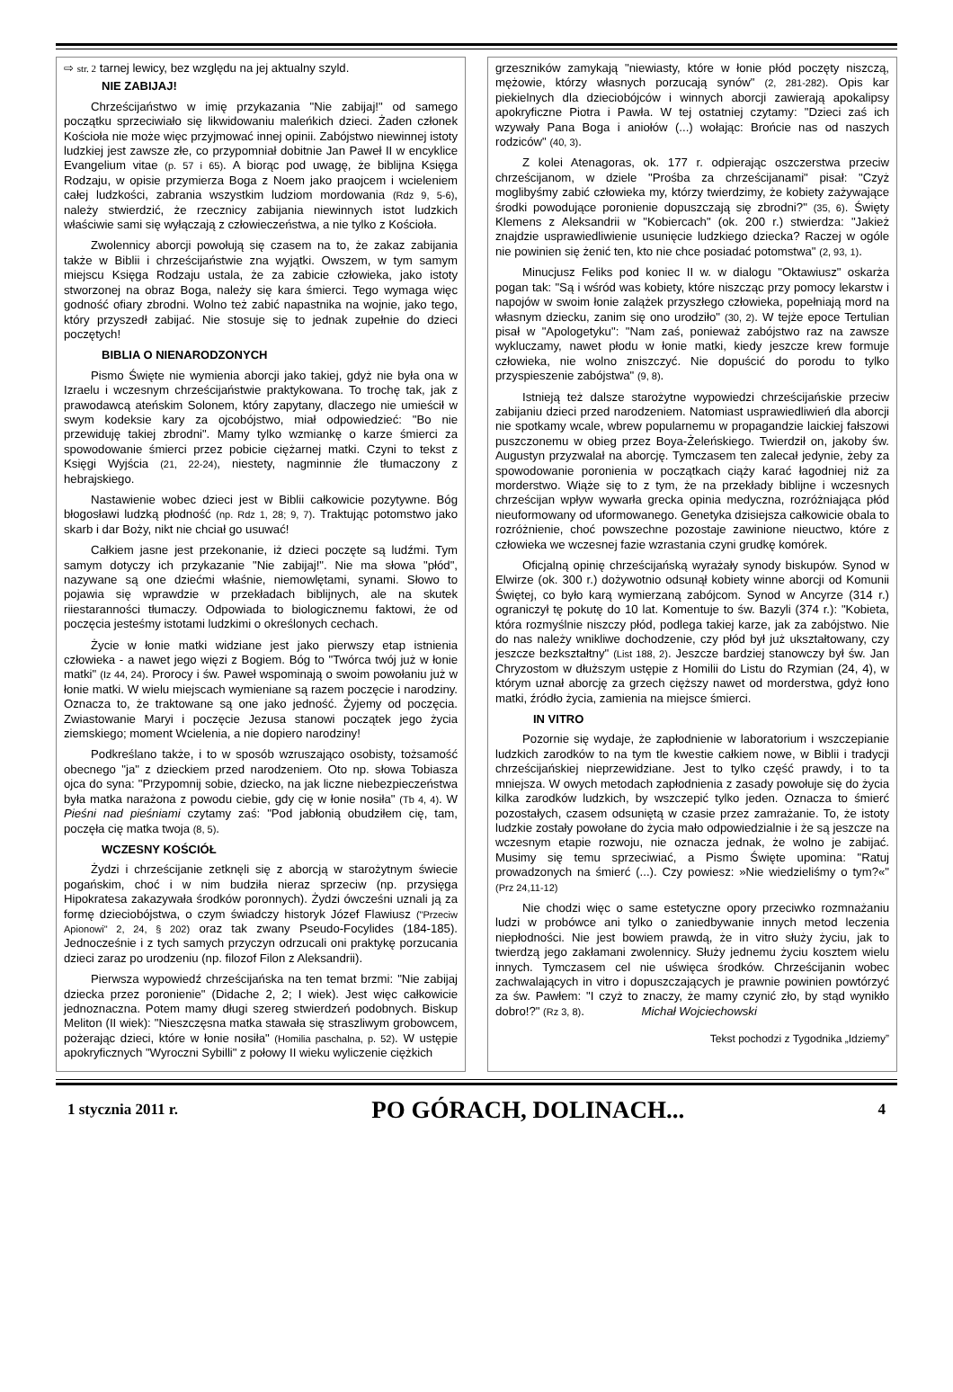⇨ str. 2 tarnej lewicy, bez względu na jej aktualny szyld.
NIE ZABIJAJ!
Chrześcijaństwo w imię przykazania "Nie zabijaj!" od samego początku sprzeciwiało się likwidowaniu maleńkich dzieci. Żaden członek Kościoła nie może więc przyjmować innej opinii. Zabójstwo niewinnej istoty ludzkiej jest zawsze złe, co przypomniał dobitnie Jan Paweł II w encyklice Evangelium vitae (p. 57 i 65). A biorąc pod uwagę, że biblijna Księga Rodzaju, w opisie przymierza Boga z Noem jako praojcem i wcieleniem całej ludzkości, zabrania wszystkim ludziom mordowania (Rdz 9, 5-6), należy stwierdzić, że rzecznicy zabijania niewinnych istot ludzkich właściwie sami się wyłączają z człowieczeństwa, a nie tylko z Kościoła.
Zwolennicy aborcji powołują się czasem na to, że zakaz zabijania także w Biblii i chrześcijaństwie zna wyjątki. Owszem, w tym samym miejscu Księga Rodzaju ustala, że za zabicie człowieka, jako istoty stworzonej na obraz Boga, należy się kara śmierci. Tego wymaga więc godność ofiary zbrodni. Wolno też zabić napastnika na wojnie, jako tego, który przyszedł zabijać. Nie stosuje się to jednak zupełnie do dzieci poczętych!
BIBLIA O NIENARODZONYCH
Pismo Święte nie wymienia aborcji jako takiej, gdyż nie była ona w Izraelu i wczesnym chrześcijaństwie praktykowana. To trochę tak, jak z prawodawcą ateńskim Solonem, który zapytany, dlaczego nie umieścił w swym kodeksie kary za ojcobójstwo, miał odpowiedzieć: "Bo nie przewiduję takiej zbrodni". Mamy tylko wzmiankę o karze śmierci za spowodowanie śmierci przez pobicie ciężarnej matki. Czyni to tekst z Księgi Wyjścia (21, 22-24), niestety, nagminnie źle tłumaczony z hebrajskiego.
Nastawienie wobec dzieci jest w Biblii całkowicie pozytywne. Bóg błogosławi ludzką płodność (np. Rdz 1, 28; 9, 7). Traktując potomstwo jako skarb i dar Boży, nikt nie chciał go usuwać!
Całkiem jasne jest przekonanie, iż dzieci poczęte są ludźmi. Tym samym dotyczy ich przykazanie "Nie zabijaj!". Nie ma słowa "płód", nazywane są one dziećmi właśnie, niemowlętami, synami. Słowo to pojawia się wprawdzie w przekładach biblijnych, ale na skutek riiestaranności tłumaczy. Odpowiada to biologicznemu faktowi, że od poczęcia jesteśmy istotami ludzkimi o określonych cechach.
Życie w łonie matki widziane jest jako pierwszy etap istnienia człowieka - a nawet jego więzi z Bogiem. Bóg to "Twórca twój już w łonie matki" (Iz 44, 24). Prorocy i św. Paweł wspominają o swoim powołaniu już w łonie matki. W wielu miejscach wymieniane są razem poczęcie i narodziny. Oznacza to, że traktowane są one jako jedność. Żyjemy od poczęcia. Zwiastowanie Maryi i poczęcie Jezusa stanowi początek jego życia ziemskiego; moment Wcielenia, a nie dopiero narodziny!
Podkreślano także, i to w sposób wzruszająco osobisty, tożsamość obecnego "ja" z dzieckiem przed narodzeniem. Oto np. słowa Tobiasza ojca do syna: "Przypomnij sobie, dziecko, na jak liczne niebezpieczeństwa była matka narażona z powodu ciebie, gdy cię w łonie nosiła" (Tb 4, 4). W Pieśni nad pieśniami czytamy zaś: "Pod jabłonią obudziłem cię, tam, poczęła cię matka twoja (8, 5).
WCZESNY KOŚCIÓŁ
Żydzi i chrześcijanie zetknęli się z aborcją w starożytnym świecie pogańskim, choć i w nim budziła nieraz sprzeciw (np. przysięga Hipokratesa zakazywała środków poronnych). Żydzi ówcześni uznali ją za formę dzieciobójstwa, o czym świadczy historyk Józef Flawiusz ("Przeciw Apionowi" 2, 24, § 202) oraz tak zwany Pseudo-Focylides (184-185). Jednocześnie i z tych samych przyczyn odrzucali oni praktykę porzucania dzieci zaraz po urodzeniu (np. filozof Filon z Aleksandrii).
Pierwsza wypowiedź chrześcijańska na ten temat brzmi: "Nie zabijaj dziecka przez poronienie" (Didache 2, 2; I wiek). Jest więc całkowicie jednoznaczna. Potem mamy długi szereg stwierdzeń podobnych. Biskup Meliton (II wiek): "Nieszczęsna matka stawała się straszliwym grobowcem, pożerając dzieci, które w łonie nosiła" (Homilia paschalna, p. 52). W ustępie apokryficznych "Wyroczni Sybilli" z połowy II wieku wyliczenie ciężkich
grzeszników zamykają "niewiasty, które w łonie płód poczęty niszczą, mężowie, którzy własnych porzucają synów" (2, 281-282). Opis kar piekielnych dla dzieciobójców i winnych aborcji zawierają apokalipsy apokryficzne Piotra i Pawła. W tej ostatniej czytamy: "Dzieci zaś ich wzywały Pana Boga i aniołów (...) wołając: Brońcie nas od naszych rodziców" (40, 3).
Z kolei Atenagoras, ok. 177 r. odpierając oszczerstwa przeciw chrześcijanom, w dziele "Prośba za chrześcijanami" pisał: "Czyż moglibyśmy zabić człowieka my, którzy twierdzimy, że kobiety zażywające środki powodujące poronienie dopuszczają się zbrodni?" (35, 6). Święty Klemens z Aleksandrii w "Kobiercach" (ok. 200 r.) stwierdza: "Jakież znajdzie usprawiedliwienie usunięcie ludzkiego dziecka? Raczej w ogóle nie powinien się żenić ten, kto nie chce posiadać potomstwa" (2, 93, 1).
Minucjusz Feliks pod koniec II w. w dialogu "Oktawiusz" oskarża pogan tak: "Są i wśród was kobiety, które niszcząc przy pomocy lekarstw i napojów w swoim łonie zalążek przyszłego człowieka, popełniają mord na własnym dziecku, zanim się ono urodziło" (30, 2). W tejże epoce Tertulian pisał w "Apologetyku": "Nam zaś, ponieważ zabójstwo raz na zawsze wykluczamy, nawet płodu w łonie matki, kiedy jeszcze krew formuje człowieka, nie wolno zniszczyć. Nie dopuścić do porodu to tylko przyspieszenie zabójstwa" (9, 8).
Istnieją też dalsze starożytne wypowiedzi chrześcijańskie przeciw zabijaniu dzieci przed narodzeniem. Natomiast usprawiedliwień dla aborcji nie spotkamy wcale, wbrew popularnemu w propagandzie laickiej fałszowi puszczonemu w obieg przez Boya-Żeleńskiego. Twierdził on, jakoby św. Augustyn przyzwalał na aborcję. Tymczasem ten zalecał jedynie, żeby za spowodowanie poronienia w początkach ciąży karać łagodniej niż za morderstwo. Wiąże się to z tym, że na przekłady biblijne i wczesnych chrześcijan wpływ wywarła grecka opinia medyczna, rozróżniająca płód nieuformowany od uformowanego. Genetyka dzisiejsza całkowicie obala to rozróżnienie, choć powszechne pozostaje zawinione nieuctwo, które z człowieka we wczesnej fazie wzrastania czyni grudkę komórek.
Oficjalną opinię chrześcijańską wyrażały synody biskupów. Synod w Elwirze (ok. 300 r.) dożywotnio odsunął kobiety winne aborcji od Komunii Świętej, co było karą wymierzaną zabójcom. Synod w Ancyrze (314 r.) ograniczył tę pokutę do 10 lat. Komentuje to św. Bazyli (374 r.): "Kobieta, która rozmyślnie niszczy płód, podlega takiej karze, jak za zabójstwo. Nie do nas należy wnikliwe dochodzenie, czy płód był już ukształtowany, czy jeszcze bezkształtny" (List 188, 2). Jeszcze bardziej stanowczy był św. Jan Chryzostom w dłuższym ustępie z Homilii do Listu do Rzymian (24, 4), w którym uznał aborcję za grzech cięższy nawet od morderstwa, gdyż łono matki, źródło życia, zamienia na miejsce śmierci.
IN VITRO
Pozornie się wydaje, że zapłodnienie w laboratorium i wszczepianie ludzkich zarodków to na tym tle kwestie całkiem nowe, w Biblii i tradycji chrześcijańskiej nieprzewidziane. Jest to tylko część prawdy, i to ta mniejsza. W owych metodach zapłodnienia z zasady powołuje się do życia kilka zarodków ludzkich, by wszczepić tylko jeden. Oznacza to śmierć pozostałych, czasem odsuniętą w czasie przez zamrażanie. To, że istoty ludzkie zostały powołane do życia mało odpowiedzialnie i że są jeszcze na wczesnym etapie rozwoju, nie oznacza jednak, że wolno je zabijać. Musimy się temu sprzeciwiać, a Pismo Święte upomina: "Ratuj prowadzonych na śmierć (...). Czy powiesz: »Nie wiedzieliśmy o tym?«" (Prz 24,11-12)
Nie chodzi więc o same estetyczne opory przeciwko rozmnażaniu ludzi w probówce ani tylko o zaniedbywanie innych metod leczenia niepłodności. Nie jest bowiem prawdą, że in vitro służy życiu, jak to twierdzą jego zakłamani zwolennicy. Służy jednemu życiu kosztem wielu innych. Tymczasem cel nie uświęca środków. Chrześcijanin wobec zachwalających in vitro i dopuszczających je prawnie powinien powtórzyć za św. Pawłem: "I czyż to znaczy, że mamy czynić zło, by stąd wynikło dobro!?" (Rz 3, 8). Michał Wojciechowski
Tekst pochodzi z Tygodnika „Idziemy”
1 stycznia 2011 r. PO GÓRACH, DOLINACH... 4